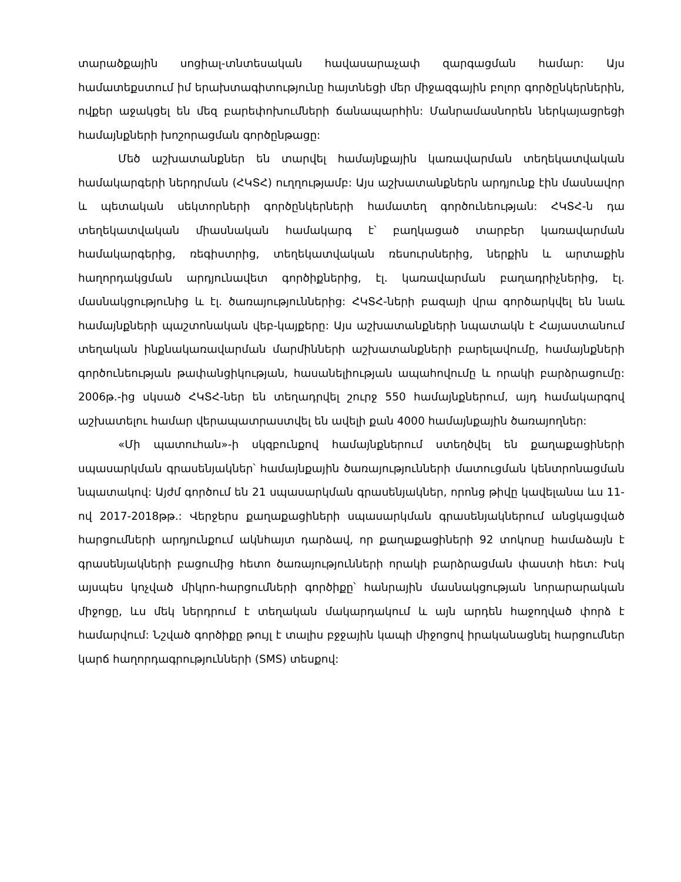տարածքային սոցիալ-տնտեսական հավասարաչափ զարգացման համար: Այս համատեքստում իմ երախտագիտությունը հայտնեցի մեր միջազգային բոլոր գործընկերներին, ովքեր աջակցել են մեզ բարեփոխումների ճանապարհին: Մանրամասնորեն ներկայացրեցի համայնքների խոշորացման գործընթացը:
Մեծ աշխատանքներ են տարվել համայնքային կառավարման տեղեկատվական համակարգերի ներդրման (ՀԿՏՀ) ուղղությամբ: Այս աշխատանքներն արդյունք էին մասնավոր և պետական սեկտորների գործընկերների համատեղ գործունեության: ՀԿՏՀ-ն դա տեղեկատվական միասնական համակարգ է՝ բաղկացած տարբեր կառավարման համակարգերից, ռեգիստրից, տեղեկատվական ռեսուրսներից, ներքին և արտաքին հաղորդակցման արդյունավետ գործիքներից, էլ. կառավարման բաղադրիչներից, էլ. մասնակցությունից և էլ. ծառայություններից: ՀԿՏՀ-ների բազայի վրա գործարկվել են նաև համայնքների պաշտոնական վեբ-կայքերը: Այս աշխատանքների նպատակն է Հայաստանում տեղական ինքնակառավարման մարմինների աշխատանքների բարելավումը, համայնքների գործունեության թափանցիկության, հասանելիության ապահովումը և որակի բարձրացումը: 2006թ.-ից սկսած ՀԿՏՀ-ներ են տեղադրվել շուրջ 550 համայնքներում, այդ համակարգով աշխատելու համար վերապատրաստվել են ավելի քան 4000 համայնքային ծառայողներ:
«Մի պատուհան»-ի սկզբունքով համայնքներում ստեղծվել են քաղաքացիների սպասարկման գրասենյակներ՝ համայնքային ծառայությունների մատուցման կենտրոնացման նպատակով: Այժմ գործում են 21 սպասարկման գրասենյակներ, որոնց թիվը կավելանա ևս 11-ով 2017-2018թթ.: Վերջերս քաղաքացիների սպասարկման գրասենյակներում անցկացված հարցումների արդյունքում ակնհայտ դարձավ, որ քաղաքացիների 92 տոկոսը համաձայն է գրասենյակների բացումից հետո ծառայությունների որակի բարձրացման փաստի հետ: Իսկ այսպես կոչված միկրո-հարցումների գործիքը՝ հանրային մասնակցության նորարարական միջոցը, ևս մեկ ներդրում է տեղական մակարդակում և այն արդեն հաջողված փորձ է համարվում: Նշված գործիքը թույլ է տալիս բջջային կապի միջոցով իրականացնել հարցումներ կարճ հաղորդագրությունների (SMS) տեսքով: